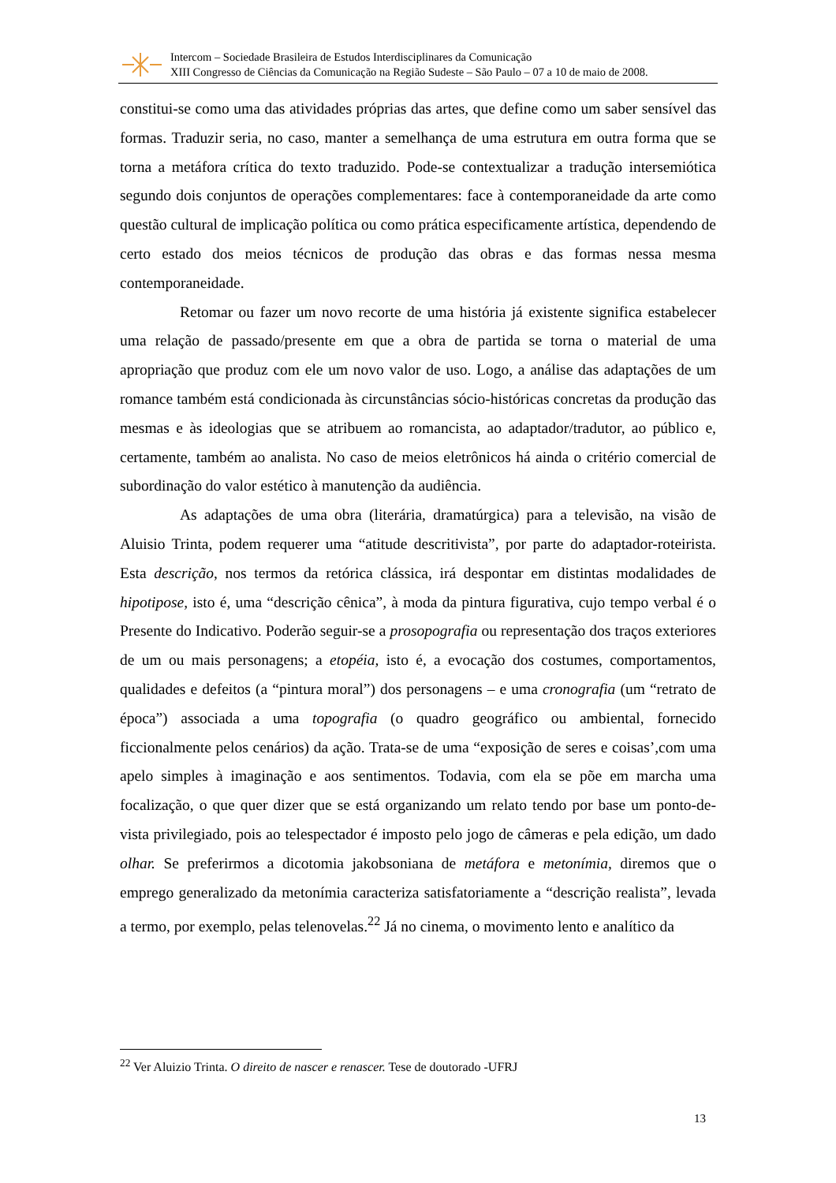Intercom – Sociedade Brasileira de Estudos Interdisciplinares da Comunicação
XIII Congresso de Ciências da Comunicação na Região Sudeste – São Paulo – 07 a 10 de maio de 2008.
constitui-se como uma das atividades próprias das artes, que define como um saber sensível das formas. Traduzir seria, no caso, manter a semelhança de uma estrutura em outra forma que se torna a metáfora crítica do texto traduzido. Pode-se contextualizar a tradução intersemiótica segundo dois conjuntos de operações complementares: face à contemporaneidade da arte como questão cultural de implicação política ou como prática especificamente artística, dependendo de certo estado dos meios técnicos de produção das obras e das formas nessa mesma contemporaneidade.
Retomar ou fazer um novo recorte de uma história já existente significa estabelecer uma relação de passado/presente em que a obra de partida se torna o material de uma apropriação que produz com ele um novo valor de uso. Logo, a análise das adaptações de um romance também está condicionada às circunstâncias sócio-históricas concretas da produção das mesmas e às ideologias que se atribuem ao romancista, ao adaptador/tradutor, ao público e, certamente, também ao analista. No caso de meios eletrônicos há ainda o critério comercial de subordinação do valor estético à manutenção da audiência.
As adaptações de uma obra (literária, dramatúrgica) para a televisão, na visão de Aluisio Trinta, podem requerer uma “atitude descritivista”, por parte do adaptador-roteirista. Esta descrição, nos termos da retórica clássica, irá despontar em distintas modalidades de hipotipose, isto é, uma “descrição cênica”, à moda da pintura figurativa, cujo tempo verbal é o Presente do Indicativo. Poderão seguir-se a prosopografia ou representação dos traços exteriores de um ou mais personagens; a etopéia, isto é, a evocação dos costumes, comportamentos, qualidades e defeitos (a “pintura moral”) dos personagens – e uma cronografia (um “retrato de época”) associada a uma topografia (o quadro geográfico ou ambiental, fornecido ficcionalmente pelos cenários) da ação. Trata-se de uma “exposição de seres e coisas’,com uma apelo simples à imaginação e aos sentimentos. Todavia, com ela se põe em marcha uma focalização, o que quer dizer que se está organizando um relato tendo por base um ponto-de-vista privilegiado, pois ao telespectador é imposto pelo jogo de câmeras e pela edição, um dado olhar. Se preferirmos a dicotomia jakobsoniana de metáfora e metonímia, diremos que o emprego generalizado da metonímia caracteriza satisfatoriamente a “descrição realista”, levada a termo, por exemplo, pelas telenovelas.<sup>22</sup> Já no cinema, o movimento lento e analítico da
<sup>22</sup> Ver Aluizio Trinta. O direito de nascer e renascer. Tese de doutorado -UFRJ
13